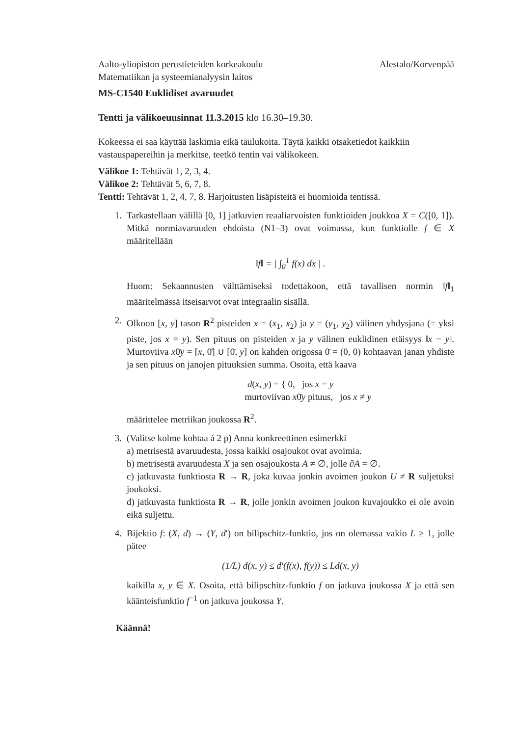Aalto-yliopiston perustieteiden korkeakoulu
Matematiikan ja systeemianalyysin laitos
Alestalo/Korvenpää
MS-C1540 Euklidiset avaruudet
Tentti ja välikoeuusinnat 11.3.2015 klo 16.30–19.30.
Kokeessa ei saa käyttää laskimia eikä taulukoita. Täytä kaikki otsaketiedot kaikkiin vastauspapereihin ja merkitse, teetkö tentin vai välikokeen.
Välikoe 1: Tehtävät 1, 2, 3, 4.
Välikoe 2: Tehtävät 5, 6, 7, 8.
Tentti: Tehtävät 1, 2, 4, 7, 8. Harjoitusten lisäpisteitä ei huomioida tentissä.
1. Tarkastellaan välillä [0, 1] jatkuvien reaaliarvoisten funktioiden joukkoa X = C([0, 1]). Mitkä normiavaruuden ehdoista (N1–3) ovat voimassa, kun funktiolle f ∈ X määritellään
‖f‖ = | ∫<sub>0</sub><sup>1</sup> f(x) dx | .
Huom: Sekaannusten välttämiseksi todettakoon, että tavallisen normin ‖f‖<sub>1</sub> määritelmässä itseisarvot ovat integraalin sisällä.
2. Olkoon [x, y] tason R<sup>2</sup> pisteiden x = (x<sub>1</sub>, x<sub>2</sub>) ja y = (y<sub>1</sub>, y<sub>2</sub>) välinen yhdysjana (= yksi piste, jos x = y). Sen pituus on pisteiden x ja y välinen euklidinen etäisyys ‖x − y‖. Murtoviiva x0̄y = [x, 0̄] ∪ [0̄, y] on kahden origossa 0̄ = (0, 0) kohtaavan janan yhdiste ja sen pituus on janojen pituuksien summa. Osoita, että kaava
d(x, y) = { 0, jos x = y
murtoviivan x0̄y pituus, jos x ≠ y
määrittelee metriikan joukossa R<sup>2</sup>.
3. (Valitse kolme kohtaa á 2 p) Anna konkreettinen esimerkki
a) metrisestä avaruudesta, jossa kaikki osajoukot ovat avoimia.
b) metrisestä avaruudesta X ja sen osajoukosta A ≠ ∅, jolle ∂A = ∅.
c) jatkuvasta funktiosta R → R, joka kuvaa jonkin avoimen joukon U ≠ R suljetuksi joukoksi.
d) jatkuvasta funktiosta R → R, jolle jonkin avoimen joukon kuvajoukko ei ole avoin eikä suljettu.
4. Bijektio f: (X, d) → (Y, d′) on bilipschitz-funktio, jos on olemassa vakio L ≥ 1, jolle pätee
(1/L) d(x, y) ≤ d′(f(x), f(y)) ≤ Ld(x, y)
kaikilla x, y ∈ X. Osoita, että bilipschitz-funktio f on jatkuva joukossa X ja että sen käänteisfunktio f<sup>−1</sup> on jatkuva joukossa Y.
Käännä!